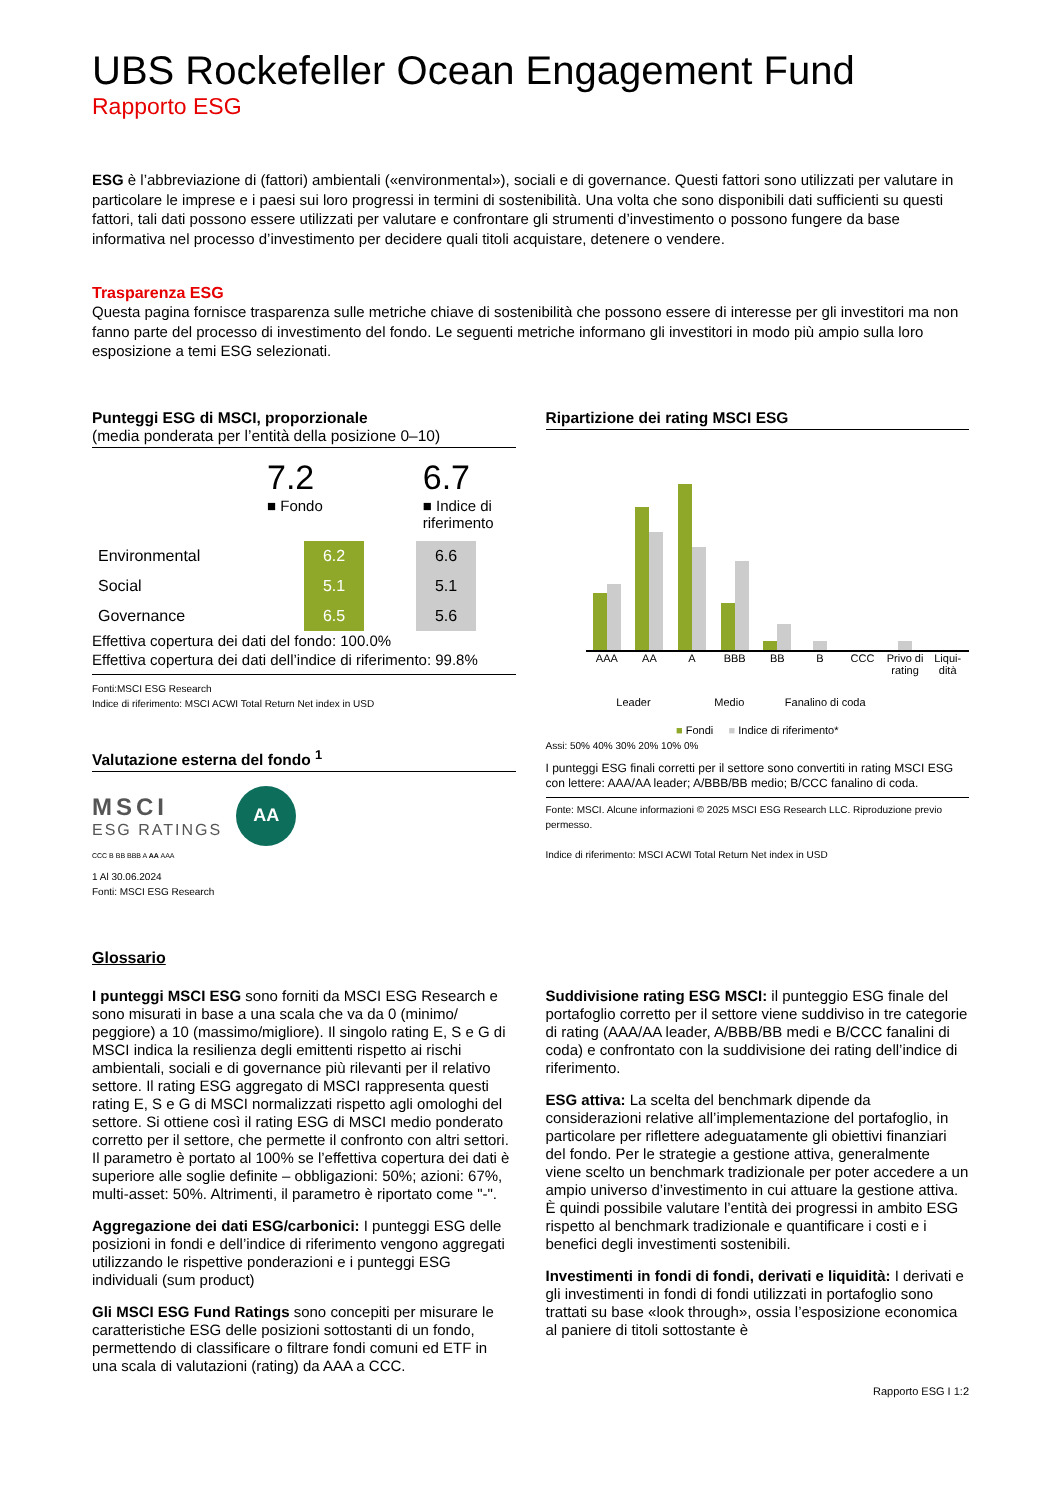UBS Rockefeller Ocean Engagement Fund
Rapporto ESG
ESG è l’abbreviazione di (fattori) ambientali («environmental»), sociali e di governance. Questi fattori sono utilizzati per valutare in particolare le imprese e i paesi sui loro progressi in termini di sostenibilità. Una volta che sono disponibili dati sufficienti su questi fattori, tali dati possono essere utilizzati per valutare e confrontare gli strumenti d’investimento o possono fungere da base informativa nel processo d’investimento per decidere quali titoli acquistare, detenere o vendere.
Trasparenza ESG
Questa pagina fornisce trasparenza sulle metriche chiave di sostenibilità che possono essere di interesse per gli investitori ma non fanno parte del processo di investimento del fondo. Le seguenti metriche informano gli investitori in modo più ampio sulla loro esposizione a temi ESG selezionati.
Punteggi ESG di MSCI, proporzionale
(media ponderata per l’entità della posizione 0–10)
7.2
■ Fondo
6.7
■ Indice di
riferimento
| Environmental | 6.2 | | 6.6 |
| Social | 5.1 | | 5.1 |
| Governance | 6.5 | | 5.6 |
Effettiva copertura dei dati del fondo: 100.0%
Effettiva copertura dei dati dell’indice di riferimento: 99.8%
Fonti:MSCI ESG Research
Indice di riferimento: MSCI ACWI Total Return Net index in USD
Valutazione esterna del fondo <sup>1</sup>
MSCI
ESG RATINGS
AA
CCC B BB BBB A AA AAA
1 Al 30.06.2024
Fonti: MSCI ESG Research
Ripartizione dei rating MSCI ESG
AAA AA A BBB BB B CCC Privo di rating Liqui-dità
Leader Medio Fanalino di coda
■ Fondi ■ Indice di riferimento*
Assi: 50% 40% 30% 20% 10% 0%
I punteggi ESG finali corretti per il settore sono convertiti in rating MSCI ESG con lettere: AAA/AA leader; A/BBB/BB medio; B/CCC fanalino di coda.
Fonte: MSCI. Alcune informazioni © 2025 MSCI ESG Research LLC. Riproduzione previo permesso.
Indice di riferimento: MSCI ACWI Total Return Net index in USD
Glossario
I punteggi MSCI ESG sono forniti da MSCI ESG Research e sono misurati in base a una scala che va da 0 (minimo/ peggiore) a 10 (massimo/migliore). Il singolo rating E, S e G di MSCI indica la resilienza degli emittenti rispetto ai rischi ambientali, sociali e di governance più rilevanti per il relativo settore. Il rating ESG aggregato di MSCI rappresenta questi rating E, S e G di MSCI normalizzati rispetto agli omologhi del settore. Si ottiene così il rating ESG di MSCI medio ponderato corretto per il settore, che permette il confronto con altri settori.
Il parametro è portato al 100% se l’effettiva copertura dei dati è superiore alle soglie definite – obbligazioni: 50%; azioni: 67%, multi-asset: 50%. Altrimenti, il parametro è riportato come "-".
Aggregazione dei dati ESG/carbonici: I punteggi ESG delle posizioni in fondi e dell’indice di riferimento vengono aggregati utilizzando le rispettive ponderazioni e i punteggi ESG individuali (sum product)
Gli MSCI ESG Fund Ratings sono concepiti per misurare le caratteristiche ESG delle posizioni sottostanti di un fondo, permettendo di classificare o filtrare fondi comuni ed ETF in una scala di valutazioni (rating) da AAA a CCC.
Suddivisione rating ESG MSCI: il punteggio ESG finale del portafoglio corretto per il settore viene suddiviso in tre categorie di rating (AAA/AA leader, A/BBB/BB medi e B/CCC fanalini di coda) e confrontato con la suddivisione dei rating dell’indice di riferimento.
ESG attiva: La scelta del benchmark dipende da considerazioni relative all’implementazione del portafoglio, in particolare per riflettere adeguatamente gli obiettivi finanziari del fondo. Per le strategie a gestione attiva, generalmente viene scelto un benchmark tradizionale per poter accedere a un ampio universo d’investimento in cui attuare la gestione attiva. È quindi possibile valutare l’entità dei progressi in ambito ESG rispetto al benchmark tradizionale e quantificare i costi e i benefici degli investimenti sostenibili.
Investimenti in fondi di fondi, derivati e liquidità: I derivati e gli investimenti in fondi di fondi utilizzati in portafoglio sono trattati su base «look through», ossia l’esposizione economica al paniere di titoli sottostante è
Rapporto ESG I 1:2